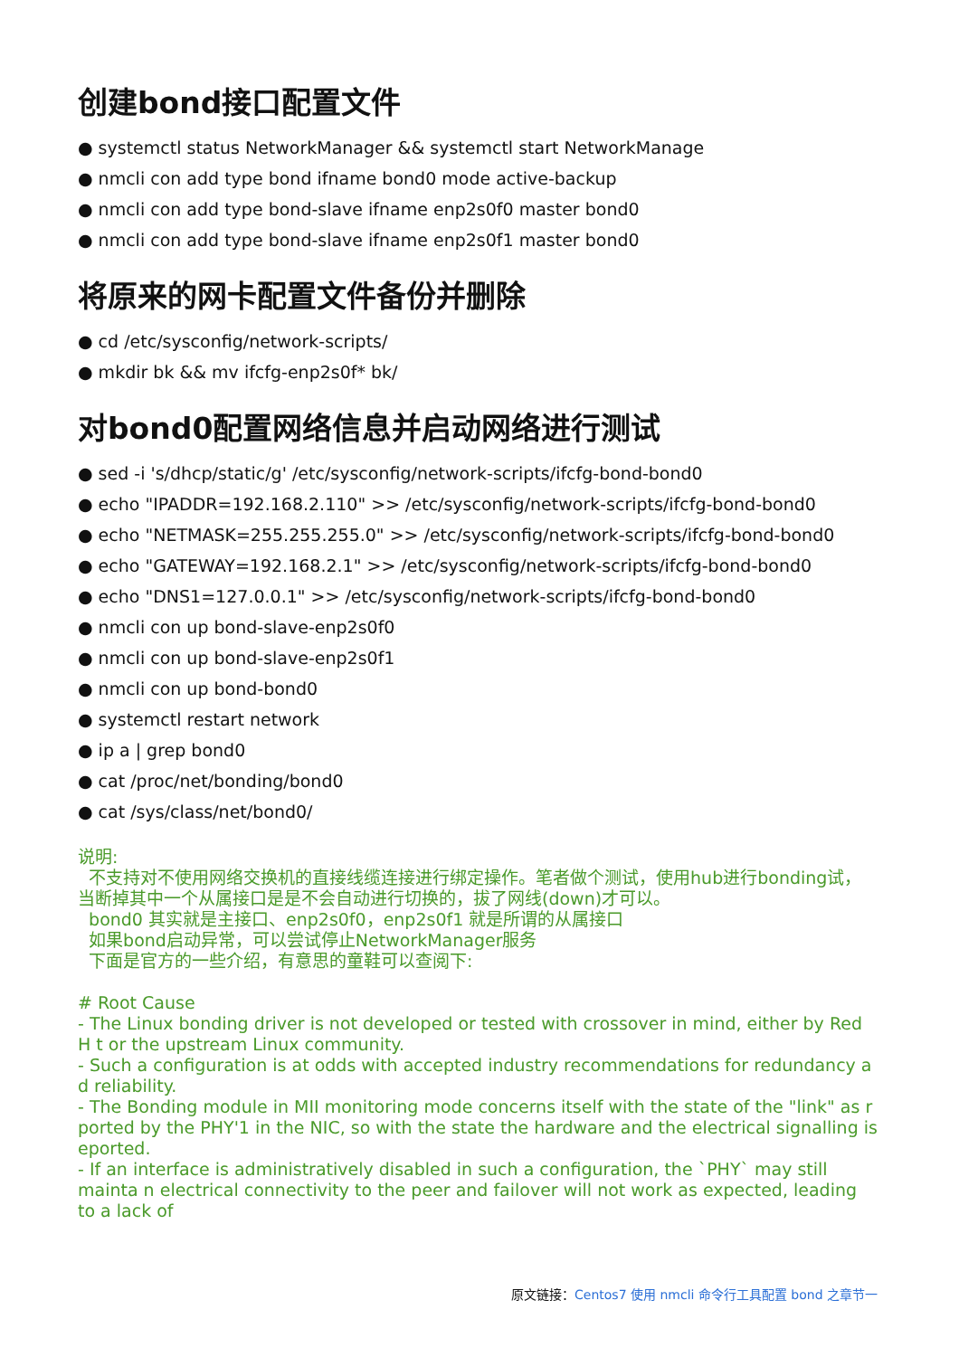创建bond接口配置文件
● systemctl status NetworkManager && systemctl start NetworkManage
● nmcli con add type bond ifname bond0 mode active-backup
● nmcli con add type bond-slave ifname enp2s0f0 master bond0
● nmcli con add type bond-slave ifname enp2s0f1 master bond0
将原来的网卡配置文件备份并删除
● cd /etc/sysconfig/network-scripts/
● mkdir bk && mv ifcfg-enp2s0f* bk/
对bond0配置网络信息并启动网络进行测试
● sed -i 's/dhcp/static/g' /etc/sysconfig/network-scripts/ifcfg-bond-bond0
● echo "IPADDR=192.168.2.110" >> /etc/sysconfig/network-scripts/ifcfg-bond-bond0
● echo "NETMASK=255.255.255.0" >> /etc/sysconfig/network-scripts/ifcfg-bond-bond0
● echo "GATEWAY=192.168.2.1" >> /etc/sysconfig/network-scripts/ifcfg-bond-bond0
● echo "DNS1=127.0.0.1" >> /etc/sysconfig/network-scripts/ifcfg-bond-bond0
● nmcli con up bond-slave-enp2s0f0
● nmcli con up bond-slave-enp2s0f1
● nmcli con up bond-bond0
● systemctl restart network
● ip a | grep bond0
● cat /proc/net/bonding/bond0
● cat /sys/class/net/bond0/
说明:
不支持对不使用网络交换机的直接线缆连接进行绑定操作。笔者做个测试，使用hub进行bonding试，当断掉其中一个从属接口是是不会自动进行切换的，拔了网线(down)才可以。
bond0 其实就是主接口、enp2s0f0，enp2s0f1 就是所谓的从属接口
如果bond启动异常，可以尝试停止NetworkManager服务
下面是官方的一些介绍，有意思的童鞋可以查阅下:
# Root Cause
- The Linux bonding driver is not developed or tested with crossover in mind, either by Red H t or the upstream Linux community.
- Such a configuration is at odds with accepted industry recommendations for redundancy a d reliability.
- The Bonding module in MII monitoring mode concerns itself with the state of the "link" as r ported by the PHY'1 in the NIC, so with the state the hardware and the electrical signalling is eported.
- If an interface is administratively disabled in such a configuration, the `PHY` may still mainta n electrical connectivity to the peer and failover will not work as expected, leading to a lack of
原文链接：Centos7 使用 nmcli 命令行工具配置 bond 之章节一